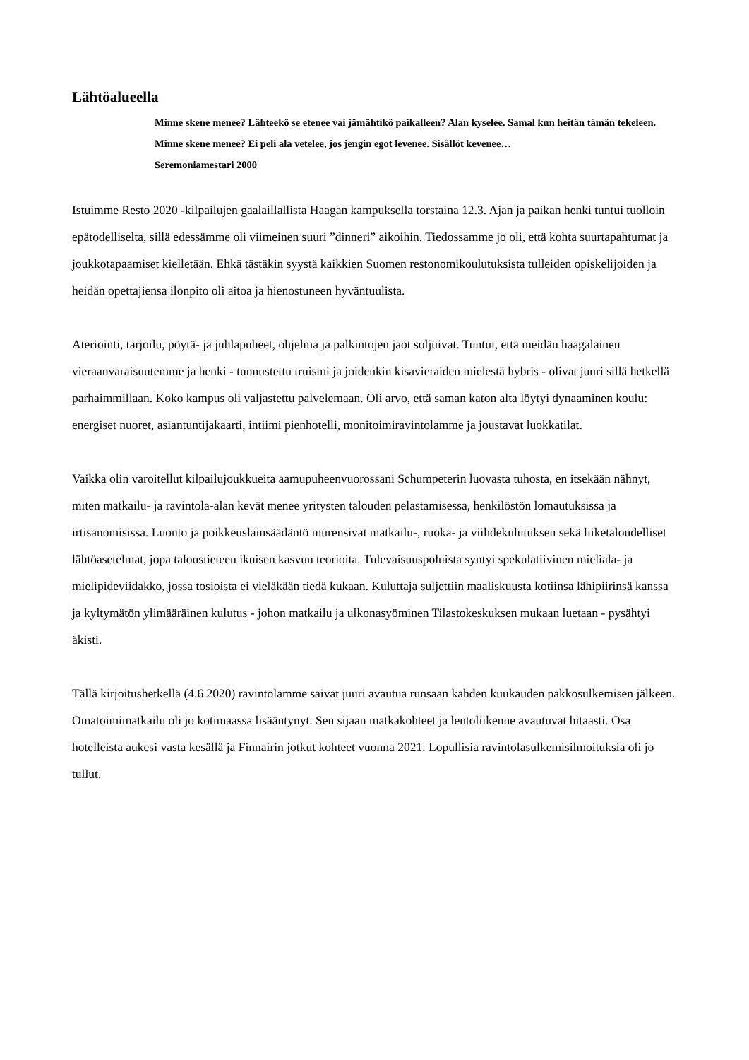Lähtöalueella
Minne skene menee? Lähteekö se etenee vai jämähtikö paikalleen? Alan kyselee. Samal kun heitän tämän tekeleen. Minne skene menee? Ei peli ala vetelee, jos jengin egot levenee. Sisällöt kevenee…
Seremoniamestari 2000
Istuimme Resto 2020 -kilpailujen gaalaillallista Haagan kampuksella torstaina 12.3. Ajan ja paikan henki tuntui tuolloin epätodelliselta, sillä edessämme oli viimeinen suuri ”dinneri” aikoihin. Tiedossamme jo oli, että kohta suurtapahtumat ja joukkotapaamiset kielletään. Ehkä tästäkin syystä kaikkien Suomen restonomikoulutuksista tulleiden opiskelijoiden ja heidän opettajiensa ilonpito oli aitoa ja hienostuneen hyväntuulista.
Ateriointi, tarjoilu, pöytä- ja juhlapuheet, ohjelma ja palkintojen jaot soljuivat. Tuntui, että meidän haagalainen vieraanvaraisuutemme ja henki - tunnustettu truismi ja joidenkin kisavieraiden mielestä hybris - olivat juuri sillä hetkellä parhaimmillaan. Koko kampus oli valjastettu palvelemaan. Oli arvo, että saman katon alta löytyi dynaaminen koulu: energiset nuoret, asiantuntijakaarti, intiimi pienhotelli, monitoimiravintolamme ja joustavat luokkatilat.
Vaikka olin varoitellut kilpailujoukkueita aamupuheenvuorossani Schumpeterin luovasta tuhosta, en itsekään nähnyt, miten matkailu- ja ravintola-alan kevät menee yritysten talouden pelastamisessa, henkilöstön lomautuksissa ja irtisanomisissa. Luonto ja poikkeuslainsäädäntö murensivat matkailu-, ruoka- ja viihdekulutuksen sekä liiketaloudelliset lähtöasetelmat, jopa taloustieteen ikuisen kasvun teorioita. Tulevaisuuspoluista syntyi spekulatiivinen mieliala- ja mielipideviidakko, jossa tosioista ei vieläkään tiedä kukaan. Kuluttaja suljettiin maaliskuusta kotiinsa lähipiirinsä kanssa ja kyltymätön ylimääräinen kulutus - johon matkailu ja ulkonasyöminen Tilastokeskuksen mukaan luetaan - pysähtyi äkisti.
Tällä kirjoitushetkellä (4.6.2020) ravintolamme saivat juuri avautua runsaan kahden kuukauden pakkosulkemisen jälkeen. Omatoimimatkailu oli jo kotimaassa lisääntynyt. Sen sijaan matkakohteet ja lentoliikenne avautuvat hitaasti. Osa hotelleista aukesi vasta kesällä ja Finnairin jotkut kohteet vuonna 2021. Lopullisia ravintolasulkemisilmoituksia oli jo tullut.